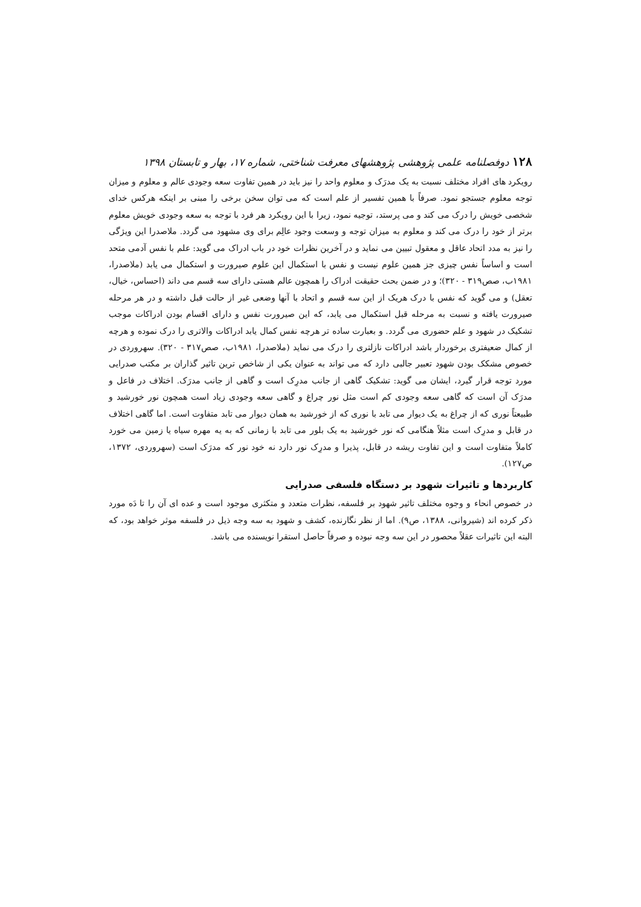۱۲۸ دوفصلنامه علمی پژوهشی پژوهشهای معرفت شناختی، شماره ۱۷، بهار و تابستان ۱۳۹۸
رویکرد های افراد مختلف نسبت به یک مدرَک و معلوم واحد را نیز باید در همین تفاوت سعه وجودی عالم و معلوم و میزان توجه معلوم جستجو نمود. صرفاً با همین تفسیر از علم است که می توان سخن برخی را مبنی بر اینکه هرکس خدای شخصی خویش را درک می کند و می پرستد، توجیه نمود، زیرا با این رویکرد هر فرد با توجه به سعه وجودی خویش معلوم برتر از خود را درک می کند و معلوم به میزان توجه و وسعت وجود عالِم برای وی مشهود می گردد. ملاصدرا این ویژگی را نیز به مدد اتحاد عاقل و معقول تبیین می نماید و در آخرین نظرات خود در باب ادراک می گوید: علم با نفس آدمی متحد است و اساساً نفس چیزی جز همین علوم نیست و نفس با استکمال این علوم صیرورت و استکمال می یابد (ملاصدرا، ۱۹۸۱ب، صص۳۱۹ - ۳۲۰)؛ و در ضمن بحث حقیقت ادراک را همچون عالم هستی دارای سه قسم می داند (احساس، خیال، تعقل) و می گوید که نفس با درک هریک از این سه قسم و اتحاد با آنها وضعی غیر از حالت قبل داشته و در هر مرحله صیرورت یافته و نسبت به مرحله قبل استکمال می یابد، که این صیرورت نفس و دارای اقسام بودن ادراکات موجب تشکیک در شهود و علم حضوری می گردد. و بعبارت ساده تر هرچه نفس کمال یابد ادراکات والاتری را درک نموده و هرچه از کمال ضعیفتری برخوردار باشد ادراکات نازلتری را درک می نماید (ملاصدرا، ۱۹۸۱ب، صص۳۱۷ - ۳۲۰). سهروردی در خصوص مشکک بودن شهود تعبیر جالبی دارد که می تواند به عنوان یکی از شاخص ترین تاثیر گذاران بر مکتب صدرایی مورد توجه قرار گیرد، ایشان می گوید: تشکیک گاهی از جانب مدرِک است و گاهی از جانب مدرَک. اختلاف در فاعل و مدرَک آن است که گاهی سعه وجودی کم است مثل نور چراغ و گاهی سعه وجودی زیاد است همچون نور خورشید و طبیعتاً نوری که از چراغ به یک دیوار می تابد با نوری که از خورشید به همان دیوار می تابد متفاوت است. اما گاهی اختلاف در قابل و مدرِک است مثلاً هنگامی که نور خورشید به یک بلور می تابد با زمانی که به یه مهره سیاه یا زمین می خورد کاملاً متفاوت است و این تفاوت ریشه در قابل، پذیرا و مدرِک نور دارد نه خود نور که مدرَک است (سهروردی، ۱۳۷۲، ص۱۲۷).
کاربردها و تاثیرات شهود بر دستگاه فلسفی صدرایی
در خصوص انحاء و وجوه مختلف تاثیر شهود بر فلسفه، نظرات متعدد و متکثری موجود است و عده ای آن را تا دَه مورد ذکر کرده اند (شیروانی، ۱۳۸۸، ص۹). اما از نظر نگارنده، کشف و شهود به سه وجه ذیل در فلسفه موثر خواهد بود، که البته این تاثیرات عقلاً محصور در این سه وجه نبوده و صرفاً حاصل استقرا نویسنده می باشد.